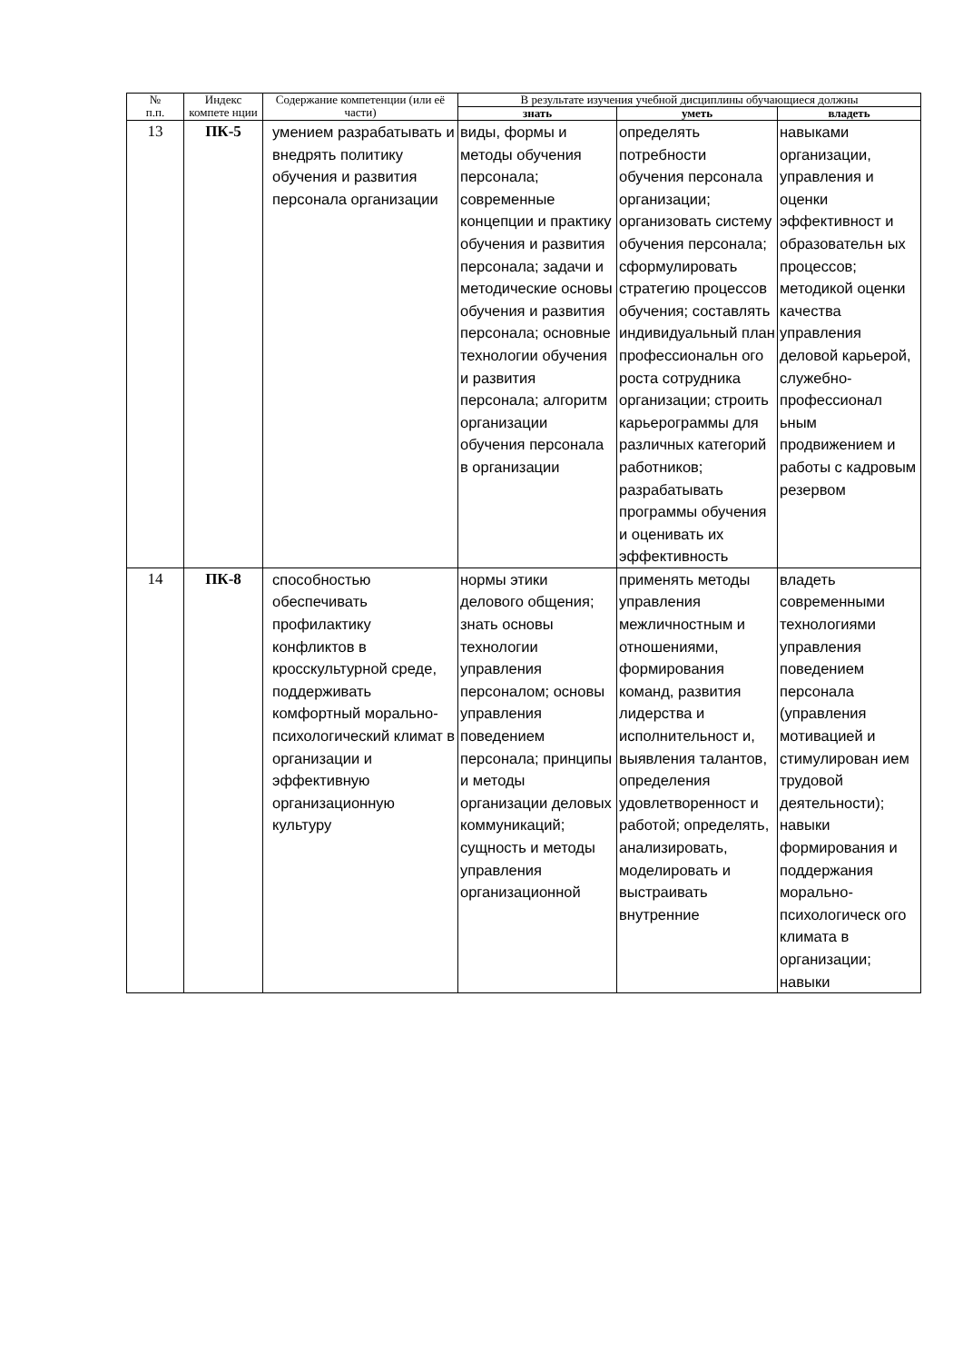| № п.п. | Индекс компете нции | Содержание компетенции (или её части) | В результате изучения учебной дисциплины обучающиеся должны | | |
| --- | --- | --- | --- | --- | --- |
| | | | знать | уметь | владеть |
| 13 | ПК-5 | умением разрабатывать и внедрять политику обучения и развития персонала организации | виды, формы и методы обучения персонала; современные концепции и практику обучения и развития персонала; задачи и методические основы обучения и развития персонала; основные технологии обучения и развития персонала; алгоритм организации обучения персонала в организации | определять потребности обучения персонала организации; организовать систему обучения персонала; сформулировать стратегию процессов обучения; составлять индивидуальный план профессиональн ого роста сотрудника организации; строить карьерограммы для различных категорий работников; разрабатывать программы обучения и оценивать их эффективность | навыками организации, управления и оценки эффективност и образовательн ых процессов; методикой оценки качества управления деловой карьерой, служебно-профессионал ьным продвижением и работы с кадровым резервом |
| 14 | ПК-8 | способностью обеспечивать профилактику конфликтов в кросскультурной среде, поддерживать комфортный морально-психологический климат в организации и эффективную организационную культуру | нормы этики делового общения; знать основы технологии управления персоналом; основы управления поведением персонала; принципы и методы организации деловых коммуникаций; сущность и методы управления организационной | применять методы управления межличностным и отношениями, формирования команд, развития лидерства и исполнительност и, выявления талантов, определения удовлетворенност и работой; определять, анализировать, моделировать и выстраивать внутренние | владеть современными технологиями управления поведением персонала (управления мотивацией и стимулирован ием трудовой деятельности); навыки формирования и поддержания морально-психологическ ого климата в организации; навыки |